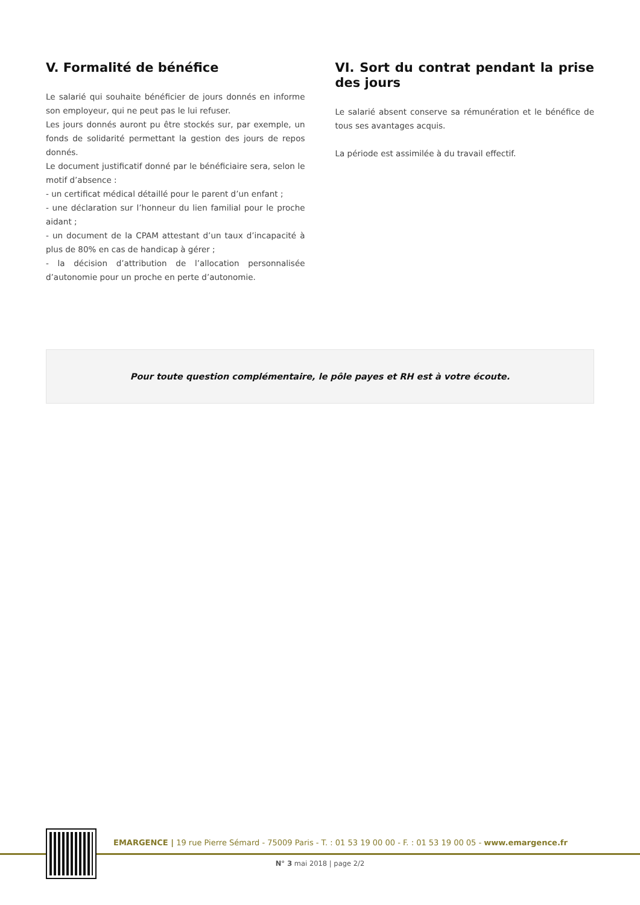V. Formalité de bénéfice
Le salarié qui souhaite bénéficier de jours donnés en informe son employeur, qui ne peut pas le lui refuser.
Les jours donnés auront pu être stockés sur, par exemple, un fonds de solidarité permettant la gestion des jours de repos donnés.
Le document justificatif donné par le bénéficiaire sera, selon le motif d’absence :
- un certificat médical détaillé pour le parent d’un enfant ;
- une déclaration sur l’honneur du lien familial pour le proche aidant ;
- un document de la CPAM attestant d’un taux d’incapacité à plus de 80% en cas de handicap à gérer ;
- la décision d’attribution de l’allocation personnalisée d’autonomie pour un proche en perte d’autonomie.
VI. Sort du contrat pendant la prise des jours
Le salarié absent conserve sa rémunération et le bénéfice de tous ses avantages acquis.
La période est assimilée à du travail effectif.
Pour toute question complémentaire, le pôle payes et RH est à votre écoute.
EMARGENCE | 19 rue Pierre Sémard - 75009 Paris - T. : 01 53 19 00 00 - F. : 01 53 19 00 05 - www.emargence.fr
N° 3 mai 2018 | page 2/2